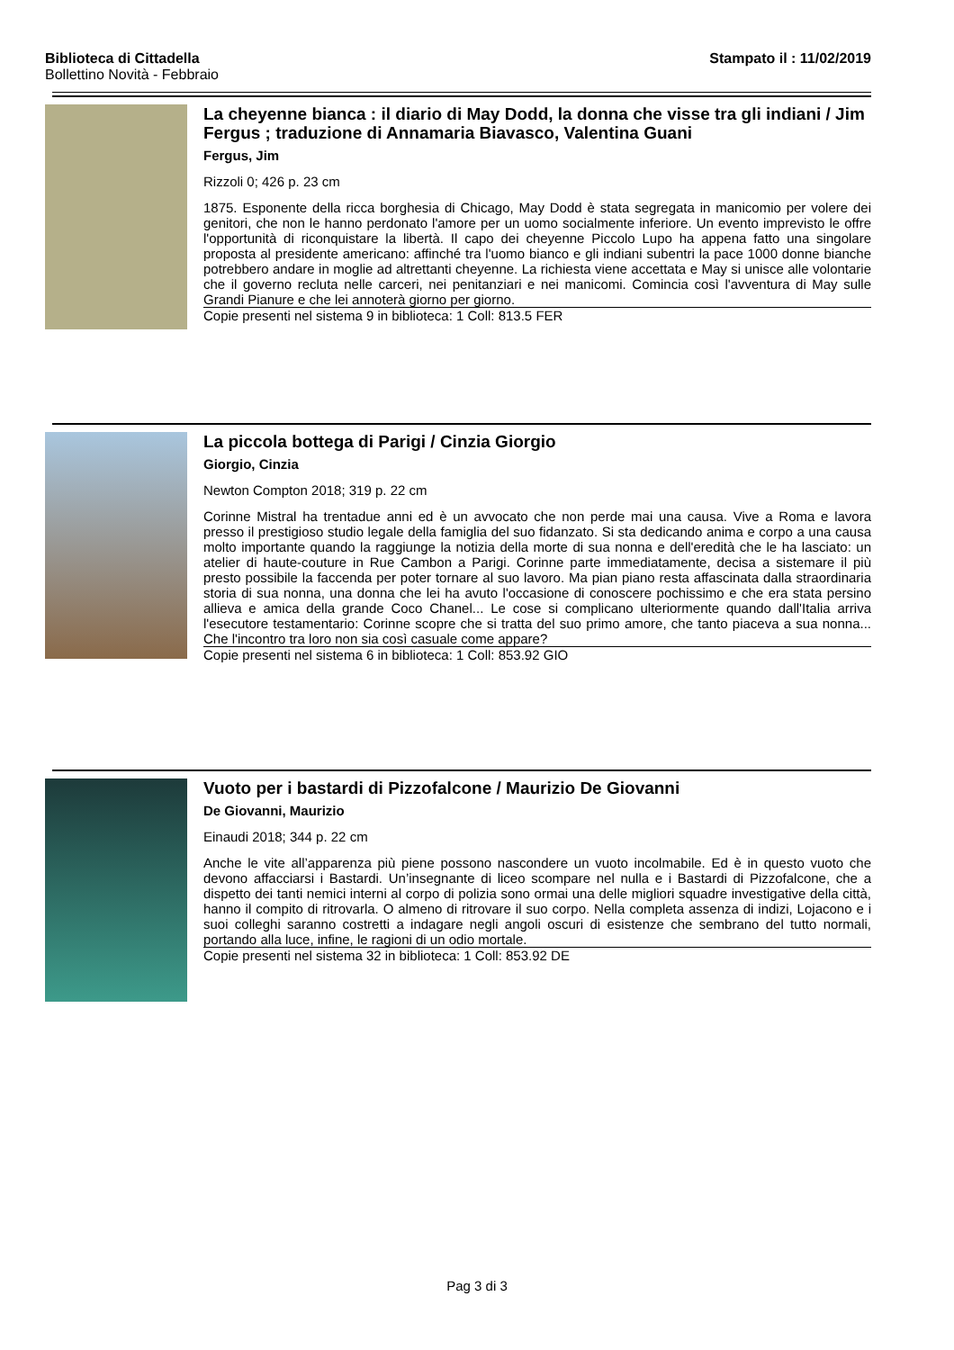Stampato il : 11/02/2019 Biblioteca di Cittadella
Bollettino Novità - Febbraio
La cheyenne bianca : il diario di May Dodd, la donna che visse tra gli indiani / Jim Fergus ; traduzione di Annamaria Biavasco, Valentina Guani
Fergus, Jim
Rizzoli 0; 426 p. 23 cm
1875. Esponente della ricca borghesia di Chicago, May Dodd è stata segregata in manicomio per volere dei genitori, che non le hanno perdonato l'amore per un uomo socialmente inferiore. Un evento imprevisto le offre l'opportunità di riconquistare la libertà. Il capo dei cheyenne Piccolo Lupo ha appena fatto una singolare proposta al presidente americano: affinché tra l'uomo bianco e gli indiani subentri la pace 1000 donne bianche potrebbero andare in moglie ad altrettanti cheyenne. La richiesta viene accettata e May si unisce alle volontarie che il governo recluta nelle carceri, nei penitanziari e nei manicomi. Comincia così l'avventura di May sulle Grandi Pianure e che lei annoterà giorno per giorno.
Copie presenti nel sistema 9 in biblioteca: 1 Coll: 813.5 FER
La piccola bottega di Parigi / Cinzia Giorgio
Giorgio, Cinzia
Newton Compton 2018; 319 p. 22 cm
Corinne Mistral ha trentadue anni ed è un avvocato che non perde mai una causa. Vive a Roma e lavora presso il prestigioso studio legale della famiglia del suo fidanzato. Si sta dedicando anima e corpo a una causa molto importante quando la raggiunge la notizia della morte di sua nonna e dell'eredità che le ha lasciato: un atelier di haute-couture in Rue Cambon a Parigi. Corinne parte immediatamente, decisa a sistemare il più presto possibile la faccenda per poter tornare al suo lavoro. Ma pian piano resta affascinata dalla straordinaria storia di sua nonna, una donna che lei ha avuto l'occasione di conoscere pochissimo e che era stata persino allieva e amica della grande Coco Chanel... Le cose si complicano ulteriormente quando dall'Italia arriva l'esecutore testamentario: Corinne scopre che si tratta del suo primo amore, che tanto piaceva a sua nonna... Che l'incontro tra loro non sia così casuale come appare?
Copie presenti nel sistema 6 in biblioteca: 1 Coll: 853.92 GIO
Vuoto per i bastardi di Pizzofalcone / Maurizio De Giovanni
De Giovanni, Maurizio
Einaudi 2018; 344 p. 22 cm
Anche le vite all’apparenza più piene possono nascondere un vuoto incolmabile. Ed è in questo vuoto che devono affacciarsi i Bastardi. Un’insegnante di liceo scompare nel nulla e i Bastardi di Pizzofalcone, che a dispetto dei tanti nemici interni al corpo di polizia sono ormai una delle migliori squadre investigative della città, hanno il compito di ritrovarla. O almeno di ritrovare il suo corpo. Nella completa assenza di indizi, Lojacono e i suoi colleghi saranno costretti a indagare negli angoli oscuri di esistenze che sembrano del tutto normali, portando alla luce, infine, le ragioni di un odio mortale.
Copie presenti nel sistema 32 in biblioteca: 1 Coll: 853.92 DE
Pag 3 di 3